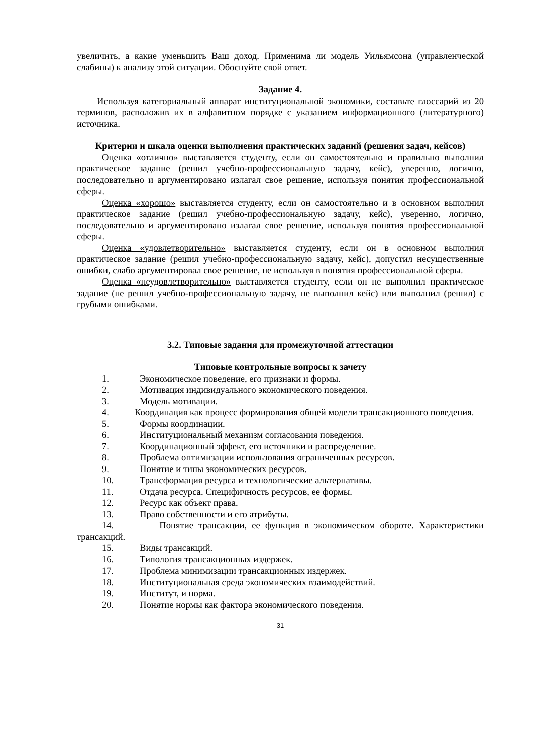увеличить, а какие уменьшить Ваш доход. Применима ли модель Уильямсона (управленческой слабины) к анализу этой ситуации. Обоснуйте свой ответ.
Задание 4.
Используя категориальный аппарат институциональной экономики, составьте глоссарий из 20 терминов, расположив их в алфавитном порядке с указанием информационного (литературного) источника.
Критерии и шкала оценки выполнения практических заданий (решения задач, кейсов)
Оценка «отлично» выставляется студенту, если он самостоятельно и правильно выполнил практическое задание (решил учебно-профессиональную задачу, кейс), уверенно, логично, последовательно и аргументировано излагал свое решение, используя понятия профессиональной сферы.
Оценка «хорошо» выставляется студенту, если он самостоятельно и в основном выполнил практическое задание (решил учебно-профессиональную задачу, кейс), уверенно, логично, последовательно и аргументировано излагал свое решение, используя понятия профессиональной сферы.
Оценка «удовлетворительно» выставляется студенту, если он в основном выполнил практическое задание (решил учебно-профессиональную задачу, кейс), допустил несущественные ошибки, слабо аргументировал свое решение, не используя в понятия профессиональной сферы.
Оценка «неудовлетворительно» выставляется студенту, если он не выполнил практическое задание (не решил учебно-профессиональную задачу, не выполнил кейс) или выполнил (решил) с грубыми ошибками.
3.2. Типовые задания для промежуточной аттестации
Типовые контрольные вопросы к зачету
1. Экономическое поведение, его признаки и формы.
2. Мотивация индивидуального экономического поведения.
3. Модель мотивации.
4. Координация как процесс формирования общей модели трансакционного поведения.
5. Формы координации.
6. Институциональный механизм согласования поведения.
7. Координационный эффект, его источники и распределение.
8. Проблема оптимизации использования ограниченных ресурсов.
9. Понятие и типы экономических ресурсов.
10. Трансформация ресурса и технологические альтернативы.
11. Отдача ресурса. Специфичность ресурсов, ее формы.
12. Ресурс как объект права.
13. Право собственности и его атрибуты.
14. Понятие трансакции, ее функция в экономическом обороте. Характеристики трансакций.
15. Виды трансакций.
16. Типология трансакционных издержек.
17. Проблема минимизации трансакционных издержек.
18. Институциональная среда экономических взаимодействий.
19. Институт, и норма.
20. Понятие нормы как фактора экономического поведения.
31